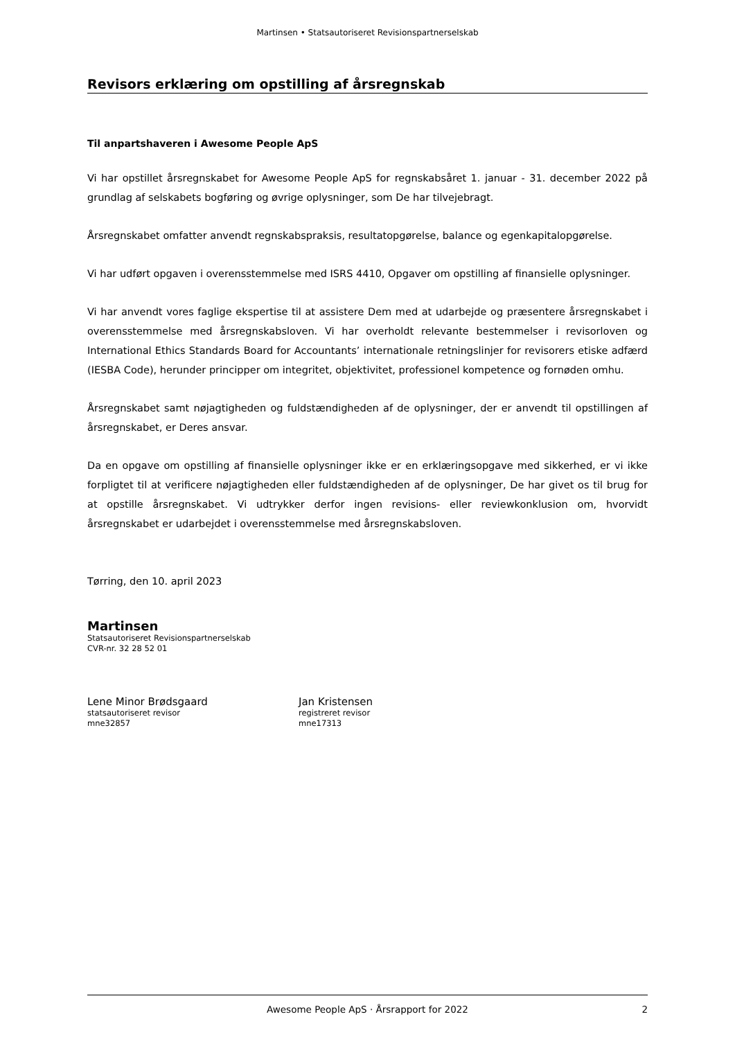Martinsen • Statsautoriseret Revisionspartnerselskab
Revisors erklæring om opstilling af årsregnskab
Til anpartshaveren i Awesome People ApS
Vi har opstillet årsregnskabet for Awesome People ApS for regnskabsåret 1. januar - 31. december 2022 på grundlag af selskabets bogføring og øvrige oplysninger, som De har tilvejebragt.
Årsregnskabet omfatter anvendt regnskabspraksis, resultatopgørelse, balance og egenkapitalopgørelse.
Vi har udført opgaven i overensstemmelse med ISRS 4410, Opgaver om opstilling af finansielle oplysninger.
Vi har anvendt vores faglige ekspertise til at assistere Dem med at udarbejde og præsentere årsregnskabet i overensstemmelse med årsregnskabsloven. Vi har overholdt relevante bestemmelser i revisorloven og International Ethics Standards Board for Accountants’ internationale retningslinjer for revisorers etiske adfærd (IESBA Code), herunder principper om integritet, objektivitet, professionel kompetence og fornøden omhu.
Årsregnskabet samt nøjagtigheden og fuldstændigheden af de oplysninger, der er anvendt til opstillingen af årsregnskabet, er Deres ansvar.
Da en opgave om opstilling af finansielle oplysninger ikke er en erklæringsopgave med sikkerhed, er vi ikke forpligtet til at verificere nøjagtigheden eller fuldstændigheden af de oplysninger, De har givet os til brug for at opstille årsregnskabet. Vi udtrykker derfor ingen revisions- eller reviewkonklusion om, hvorvidt årsregnskabet er udarbejdet i overensstemmelse med årsregnskabsloven.
Tørring, den 10. april 2023
Martinsen
Statsautoriseret Revisionspartnerselskab
CVR-nr. 32 28 52 01
Lene Minor Brødsgaard
statsautoriseret revisor
mne32857
Jan Kristensen
registreret revisor
mne17313
Awesome People ApS · Årsrapport for 2022 2